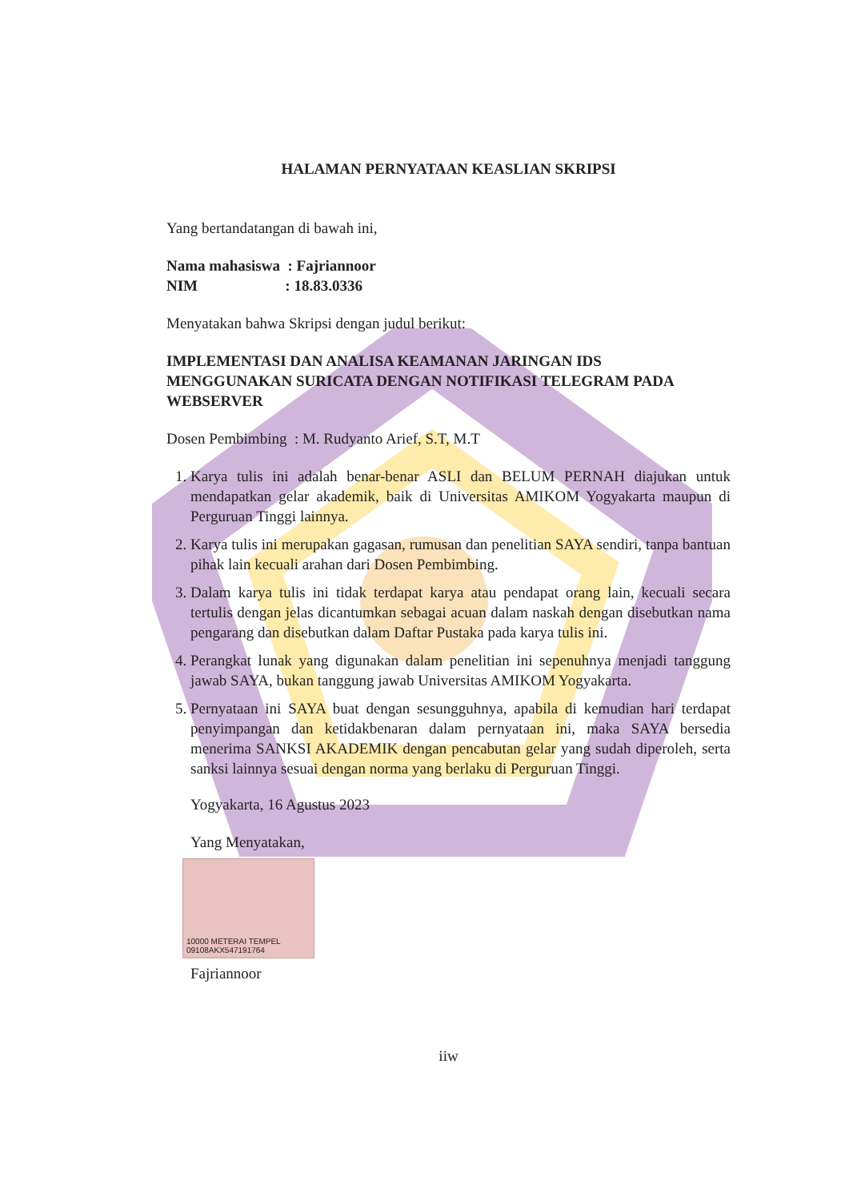HALAMAN PERNYATAAN KEASLIAN SKRIPSI
Yang bertandatangan di bawah ini,
Nama mahasiswa : Fajriannoor
NIM : 18.83.0336
Menyatakan bahwa Skripsi dengan judul berikut:
IMPLEMENTASI DAN ANALISA KEAMANAN JARINGAN IDS MENGGUNAKAN SURICATA DENGAN NOTIFIKASI TELEGRAM PADA WEBSERVER
Dosen Pembimbing : M. Rudyanto Arief, S.T, M.T
1. Karya tulis ini adalah benar-benar ASLI dan BELUM PERNAH diajukan untuk mendapatkan gelar akademik, baik di Universitas AMIKOM Yogyakarta maupun di Perguruan Tinggi lainnya.
2. Karya tulis ini merupakan gagasan, rumusan dan penelitian SAYA sendiri, tanpa bantuan pihak lain kecuali arahan dari Dosen Pembimbing.
3. Dalam karya tulis ini tidak terdapat karya atau pendapat orang lain, kecuali secara tertulis dengan jelas dicantumkan sebagai acuan dalam naskah dengan disebutkan nama pengarang dan disebutkan dalam Daftar Pustaka pada karya tulis ini.
4. Perangkat lunak yang digunakan dalam penelitian ini sepenuhnya menjadi tanggung jawab SAYA, bukan tanggung jawab Universitas AMIKOM Yogyakarta.
5. Pernyataan ini SAYA buat dengan sesungguhnya, apabila di kemudian hari terdapat penyimpangan dan ketidakbenaran dalam pernyataan ini, maka SAYA bersedia menerima SANKSI AKADEMIK dengan pencabutan gelar yang sudah diperoleh, serta sanksi lainnya sesuai dengan norma yang berlaku di Perguruan Tinggi.
Yogyakarta, 16 Agustus 2023
Yang Menyatakan,
10000 METERAI TEMPEL 09108AKX547191764
Fajriannoor
iiw